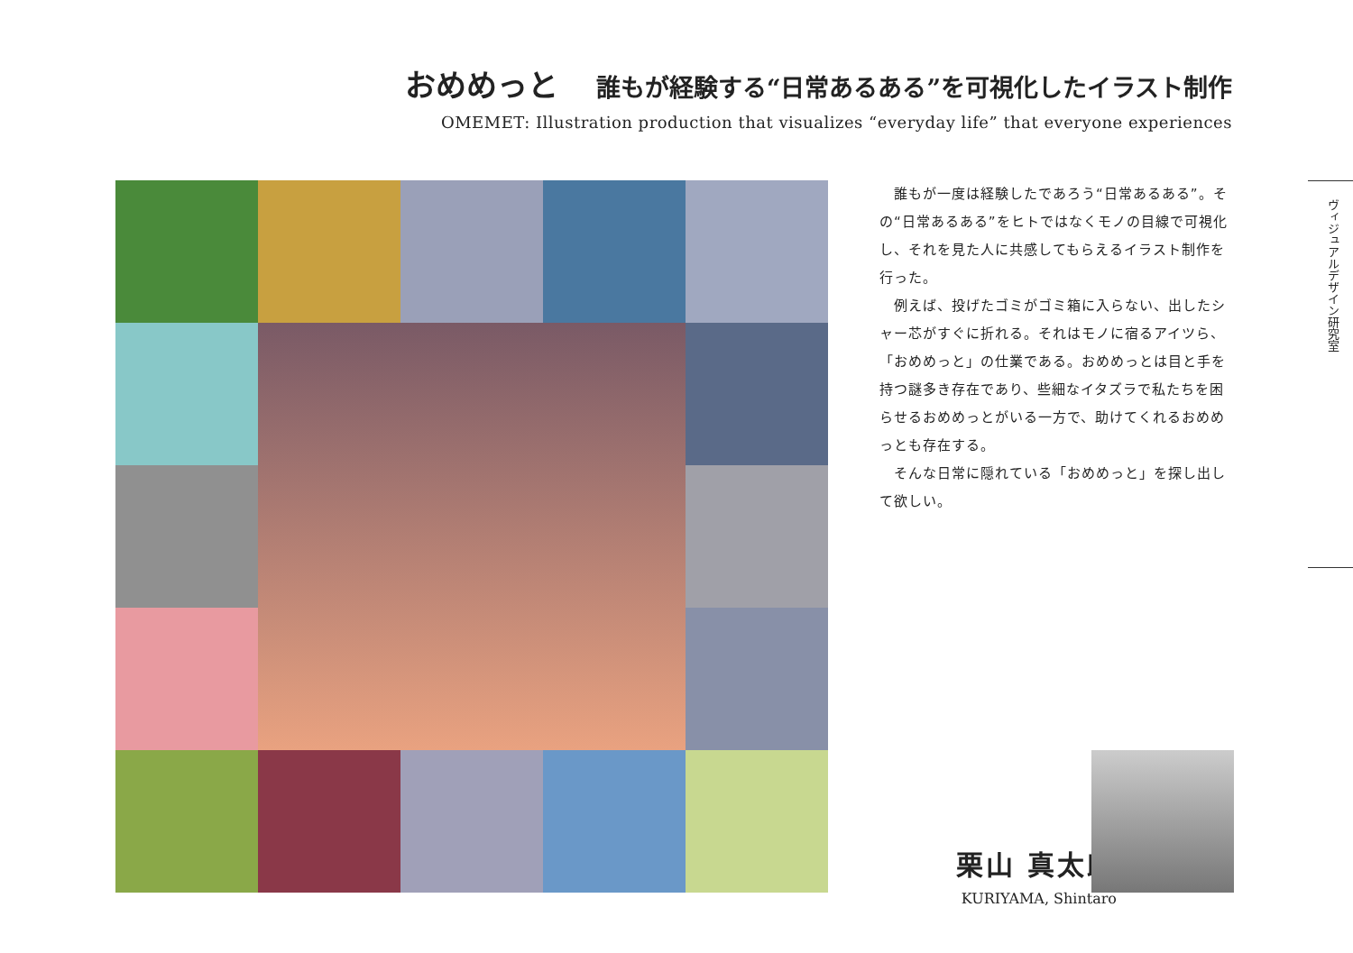おめめっと 誰もが経験する“日常あるある”を可視化したイラスト制作
OMEMET: Illustration production that visualizes “everyday life” that everyone experiences
　誰もが一度は経験したであろう“日常あるある”。その“日常あるある”をヒトではなくモノの目線で可視化し、それを見た人に共感してもらえるイラスト制作を行った。
　例えば、投げたゴミがゴミ箱に入らない、出したシャー芯がすぐに折れる。それはモノに宿るアイツら、「おめめっと」の仕業である。おめめっとは目と手を持つ謎多き存在であり、些細なイタズラで私たちを困らせるおめめっとがいる一方で、助けてくれるおめめっとも存在する。
　そんな日常に隠れている「おめめっと」を探し出して欲しい。
ヴィジュアルデザイン研究室
栗山 真太朗
KURIYAMA, Shintaro